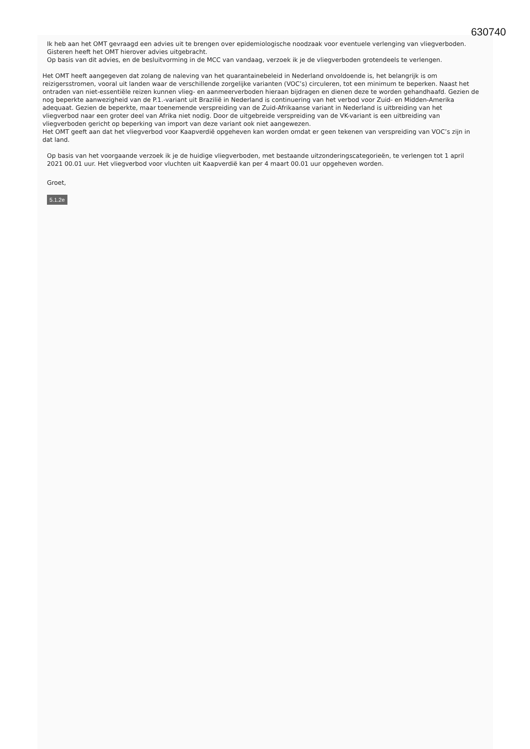630740
Ik heb aan het OMT gevraagd een advies uit te brengen over epidemiologische noodzaak voor eventuele verlenging van vliegverboden. Gisteren heeft het OMT hierover advies uitgebracht.
Op basis van dit advies, en de besluitvorming in de MCC van vandaag, verzoek ik je de vliegverboden grotendeels te verlengen.
Het OMT heeft aangegeven dat zolang de naleving van het quarantainebeleid in Nederland onvoldoende is, het belangrijk is om reizigersstromen, vooral uit landen waar de verschillende zorgelijke varianten (VOC’s) circuleren, tot een minimum te beperken. Naast het ontraden van niet-essentiële reizen kunnen vlieg- en aanmeerverboden hieraan bijdragen en dienen deze te worden gehandhaafd. Gezien de nog beperkte aanwezigheid van de P.1.-variant uit Brazilië in Nederland is continuering van het verbod voor Zuid- en Midden-Amerika adequaat. Gezien de beperkte, maar toenemende verspreiding van de Zuid-Afrikaanse variant in Nederland is uitbreiding van het vliegverbod naar een groter deel van Afrika niet nodig. Door de uitgebreide verspreiding van de VK-variant is een uitbreiding van vliegverboden gericht op beperking van import van deze variant ook niet aangewezen.
Het OMT geeft aan dat het vliegverbod voor Kaapverdië opgeheven kan worden omdat er geen tekenen van verspreiding van VOC’s zijn in dat land.
Op basis van het voorgaande verzoek ik je de huidige vliegverboden, met bestaande uitzonderingscategorieën, te verlengen tot 1 april 2021 00.01 uur. Het vliegverbod voor vluchten uit Kaapverdië kan per 4 maart 00.01 uur opgeheven worden.
Groet,
5.1.2e